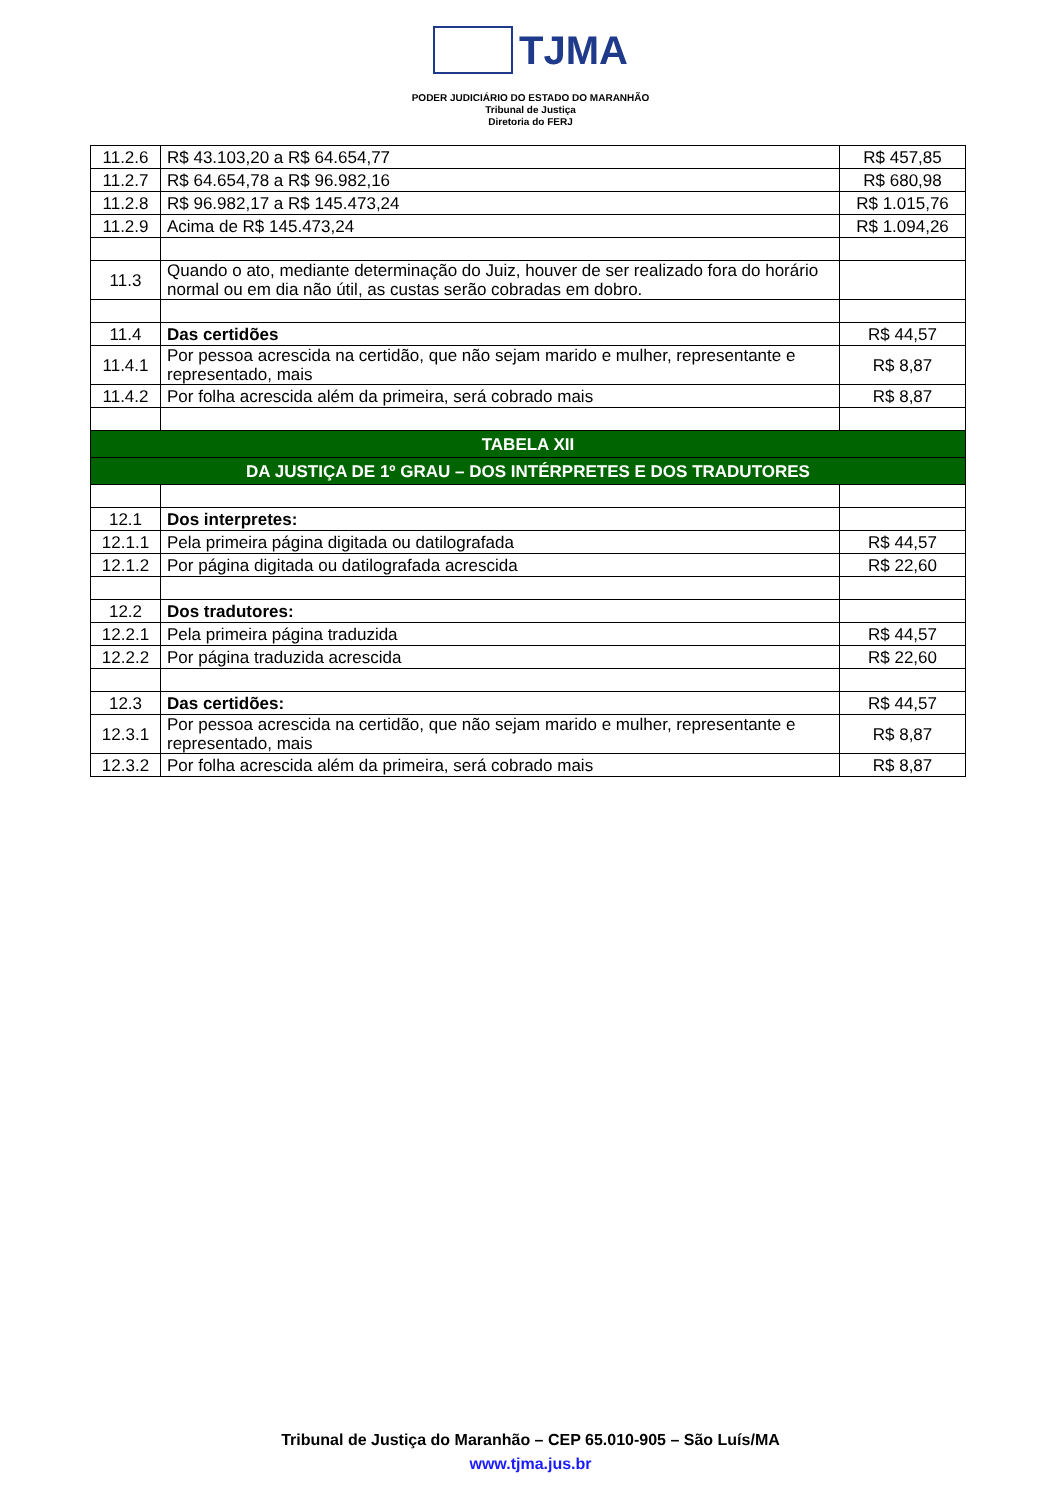TJMA
PODER JUDICIÁRIO DO ESTADO DO MARANHÃO
Tribunal de Justiça
Diretoria do FERJ
| 11.2.6 | R$ 43.103,20 a R$ 64.654,77 | R$ 457,85 |
| 11.2.7 | R$ 64.654,78 a R$ 96.982,16 | R$ 680,98 |
| 11.2.8 | R$ 96.982,17 a R$ 145.473,24 | R$ 1.015,76 |
| 11.2.9 | Acima de R$ 145.473,24 | R$ 1.094,26 |
| 11.3 | Quando o ato, mediante determinação do Juiz, houver de ser realizado fora do horário normal ou em dia não útil, as custas serão cobradas em dobro. | |
| 11.4 | Das certidões | R$ 44,57 |
| 11.4.1 | Por pessoa acrescida na certidão, que não sejam marido e mulher, representante e representado, mais | R$ 8,87 |
| 11.4.2 | Por folha acrescida além da primeira, será cobrado mais | R$ 8,87 |
| TABELA XII | | |
| DA JUSTIÇA DE 1º GRAU – DOS INTÉRPRETES E DOS TRADUTORES | | |
| 12.1 | Dos interpretes: | |
| 12.1.1 | Pela primeira página digitada ou datilografada | R$ 44,57 |
| 12.1.2 | Por página digitada ou datilografada acrescida | R$ 22,60 |
| 12.2 | Dos tradutores: | |
| 12.2.1 | Pela primeira página traduzida | R$ 44,57 |
| 12.2.2 | Por página traduzida acrescida | R$ 22,60 |
| 12.3 | Das certidões: | R$ 44,57 |
| 12.3.1 | Por pessoa acrescida na certidão, que não sejam marido e mulher, representante e representado, mais | R$ 8,87 |
| 12.3.2 | Por folha acrescida além da primeira, será cobrado mais | R$ 8,87 |
Tribunal de Justiça do Maranhão – CEP 65.010-905 – São Luís/MA
www.tjma.jus.br